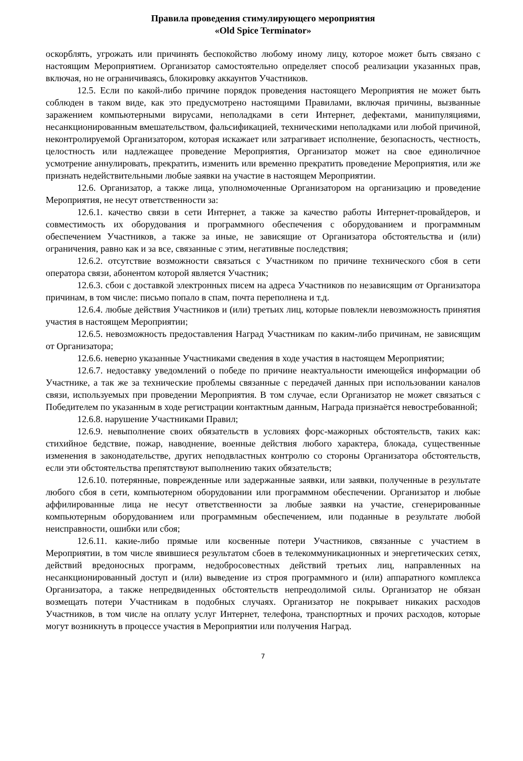Правила проведения стимулирующего мероприятия
«Old Spice Terminator»
оскорблять, угрожать или причинять беспокойство любому иному лицу, которое может быть связано с настоящим Мероприятием. Организатор самостоятельно определяет способ реализации указанных прав, включая, но не ограничиваясь, блокировку аккаунтов Участников.
12.5. Если по какой-либо причине порядок проведения настоящего Мероприятия не может быть соблюден в таком виде, как это предусмотрено настоящими Правилами, включая причины, вызванные заражением компьютерными вирусами, неполадками в сети Интернет, дефектами, манипуляциями, несанкционированным вмешательством, фальсификацией, техническими неполадками или любой причиной, неконтролируемой Организатором, которая искажает или затрагивает исполнение, безопасность, честность, целостность или надлежащее проведение Мероприятия, Организатор может на свое единоличное усмотрение аннулировать, прекратить, изменить или временно прекратить проведение Мероприятия, или же признать недействительными любые заявки на участие в настоящем Мероприятии.
12.6. Организатор, а также лица, уполномоченные Организатором на организацию и проведение Мероприятия, не несут ответственности за:
12.6.1. качество связи в сети Интернет, а также за качество работы Интернет-провайдеров, и совместимость их оборудования и программного обеспечения с оборудованием и программным обеспечением Участников, а также за иные, не зависящие от Организатора обстоятельства и (или) ограничения, равно как и за все, связанные с этим, негативные последствия;
12.6.2. отсутствие возможности связаться с Участником по причине технического сбоя в сети оператора связи, абонентом которой является Участник;
12.6.3. сбои с доставкой электронных писем на адреса Участников по независящим от Организатора причинам, в том числе: письмо попало в спам, почта переполнена и т.д.
12.6.4. любые действия Участников и (или) третьих лиц, которые повлекли невозможность принятия участия в настоящем Мероприятии;
12.6.5. невозможность предоставления Наград Участникам по каким-либо причинам, не зависящим от Организатора;
12.6.6. неверно указанные Участниками сведения в ходе участия в настоящем Мероприятии;
12.6.7. недоставку уведомлений о победе по причине неактуальности имеющейся информации об Участнике, а так же за технические проблемы связанные с передачей данных при использовании каналов связи, используемых при проведении Мероприятия. В том случае, если Организатор не может связаться с Победителем по указанным в ходе регистрации контактным данным, Награда признаётся невостребованной;
12.6.8. нарушение Участниками Правил;
12.6.9. невыполнение своих обязательств в условиях форс-мажорных обстоятельств, таких как: стихийное бедствие, пожар, наводнение, военные действия любого характера, блокада, существенные изменения в законодательстве, других неподвластных контролю со стороны Организатора обстоятельств, если эти обстоятельства препятствуют выполнению таких обязательств;
12.6.10. потерянные, поврежденные или задержанные заявки, или заявки, полученные в результате любого сбоя в сети, компьютерном оборудовании или программном обеспечении. Организатор и любые аффилированные лица не несут ответственности за любые заявки на участие, сгенерированные компьютерным оборудованием или программным обеспечением, или поданные в результате любой неисправности, ошибки или сбоя;
12.6.11. какие-либо прямые или косвенные потери Участников, связанные с участием в Мероприятии, в том числе явившиеся результатом сбоев в телекоммуникационных и энергетических сетях, действий вредоносных программ, недобросовестных действий третьих лиц, направленных на несанкционированный доступ и (или) выведение из строя программного и (или) аппаратного комплекса Организатора, а также непредвиденных обстоятельств непреодолимой силы. Организатор не обязан возмещать потери Участникам в подобных случаях. Организатор не покрывает никаких расходов Участников, в том числе на оплату услуг Интернет, телефона, транспортных и прочих расходов, которые могут возникнуть в процессе участия в Мероприятии или получения Наград.
7